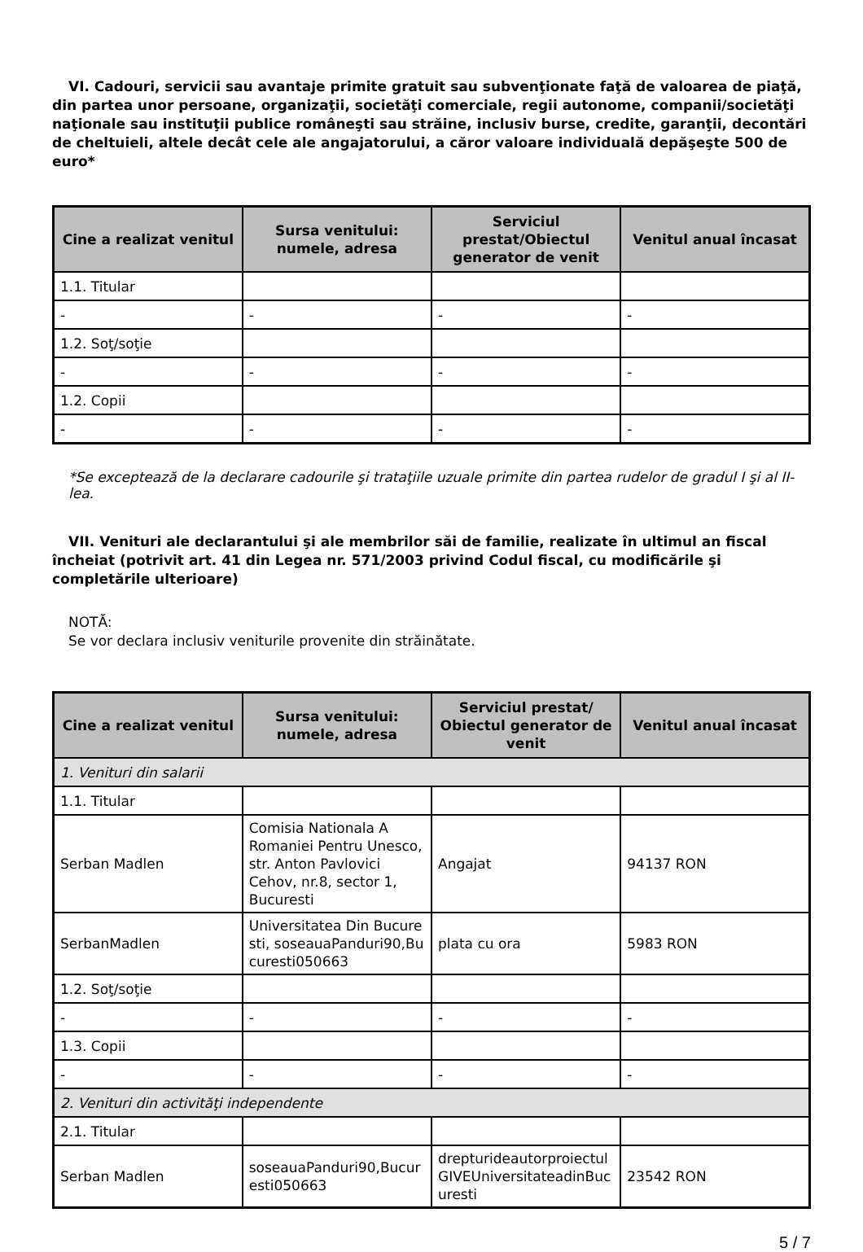VI. Cadouri, servicii sau avantaje primite gratuit sau subvenţionate faţă de valoarea de piaţă, din partea unor persoane, organizaţii, societăţi comerciale, regii autonome, companii/societăţi naţionale sau instituţii publice româneşti sau străine, inclusiv burse, credite, garanţii, decontări de cheltuieli, altele decât cele ale angajatorului, a căror valoare individuală depăşeşte 500 de euro*
| Cine a realizat venitul | Sursa venitului: numele, adresa | Serviciul prestat/Obiectul generator de venit | Venitul anual încasat |
| --- | --- | --- | --- |
| 1.1. Titular | | | |
| - | - | - | - |
| 1.2. Soţ/soţie | | | |
| - | - | - | - |
| 1.2. Copii | | | |
| - | - | - | - |
*Se exceptează de la declarare cadourile şi trataţiile uzuale primite din partea rudelor de gradul I şi al II-lea.
VII. Venituri ale declarantului şi ale membrilor săi de familie, realizate în ultimul an fiscal încheiat (potrivit art. 41 din Legea nr. 571/2003 privind Codul fiscal, cu modificările şi completările ulterioare)
NOTĂ:
Se vor declara inclusiv veniturile provenite din străinătate.
| Cine a realizat venitul | Sursa venitului: numele, adresa | Serviciul prestat/ Obiectul generator de venit | Venitul anual încasat |
| --- | --- | --- | --- |
| 1. Venituri din salarii | | | |
| 1.1. Titular | | | |
| Serban Madlen | Comisia Nationala A Romaniei Pentru Unesco, str. Anton Pavlovici Cehov, nr.8, sector 1, Bucuresti | Angajat | 94137 RON |
| SerbanMadlen | Universitatea Din Bucuresti, soseauaPanduri90,Bucuresti050663 | plata cu ora | 5983 RON |
| 1.2. Soţ/soţie | | | |
| - | - | - | - |
| 1.3. Copii | | | |
| - | - | - | - |
| 2. Venituri din activităţi independente | | | |
| 2.1. Titular | | | |
| Serban Madlen | soseauaPanduri90,Bucuresti050663 | drepturideautorproiectulGIVEUniversitateadinBucuresti | 23542 RON |
5 / 7